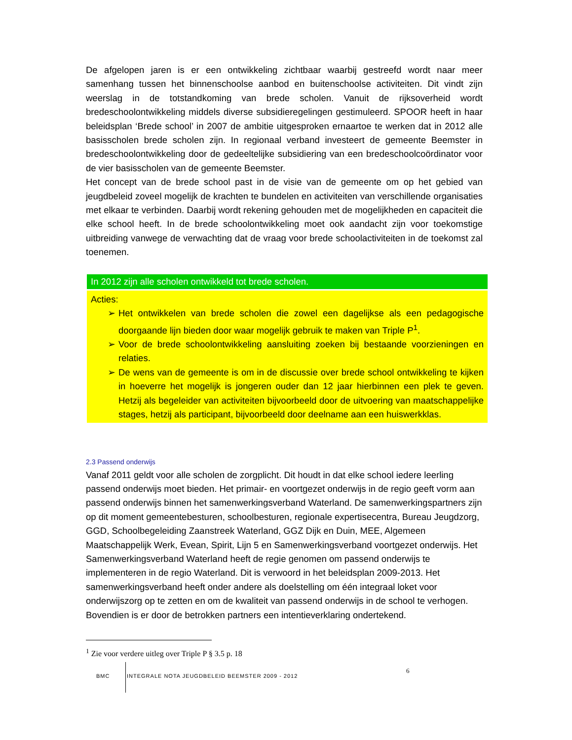De afgelopen jaren is er een ontwikkeling zichtbaar waarbij gestreefd wordt naar meer samenhang tussen het binnenschoolse aanbod en buitenschoolse activiteiten. Dit vindt zijn weerslag in de totstandkoming van brede scholen. Vanuit de rijksoverheid wordt bredeschoolontwikkeling middels diverse subsidieregelingen gestimuleerd. SPOOR heeft in haar beleidsplan ‘Brede school’ in 2007 de ambitie uitgesproken ernaartoe te werken dat in 2012 alle basisscholen brede scholen zijn. In regionaal verband investeert de gemeente Beemster in bredeschoolontwikkeling door de gedeeltelijke subsidiering van een bredeschoolcoördinator voor de vier basisscholen van de gemeente Beemster.
Het concept van de brede school past in de visie van de gemeente om op het gebied van jeugdbeleid zoveel mogelijk de krachten te bundelen en activiteiten van verschillende organisaties met elkaar te verbinden. Daarbij wordt rekening gehouden met de mogelijkheden en capaciteit die elke school heeft. In de brede schoolontwikkeling moet ook aandacht zijn voor toekomstige uitbreiding vanwege de verwachting dat de vraag voor brede schoolactiviteiten in de toekomst zal toenemen.
In 2012 zijn alle scholen ontwikkeld tot brede scholen.
Acties:
➢ Het ontwikkelen van brede scholen die zowel een dagelijkse als een pedagogische doorgaande lijn bieden door waar mogelijk gebruik te maken van Triple P<sup>1</sup>.
➢ Voor de brede schoolontwikkeling aansluiting zoeken bij bestaande voorzieningen en relaties.
➢ De wens van de gemeente is om in de discussie over brede school ontwikkeling te kijken in hoeverre het mogelijk is jongeren ouder dan 12 jaar hierbinnen een plek te geven. Hetzij als begeleider van activiteiten bijvoorbeeld door de uitvoering van maatschappelijke stages, hetzij als participant, bijvoorbeeld door deelname aan een huiswerkklas.
2.3 Passend onderwijs
Vanaf 2011 geldt voor alle scholen de zorgplicht. Dit houdt in dat elke school iedere leerling passend onderwijs moet bieden. Het primair- en voortgezet onderwijs in de regio geeft vorm aan passend onderwijs binnen het samenwerkingsverband Waterland. De samenwerkingspartners zijn op dit moment gemeentebesturen, schoolbesturen, regionale expertisecentra, Bureau Jeugdzorg, GGD, Schoolbegeleiding Zaanstreek Waterland, GGZ Dijk en Duin, MEE, Algemeen Maatschappelijk Werk, Evean, Spirit, Lijn 5 en Samenwerkingsverband voortgezet onderwijs. Het Samenwerkingsverband Waterland heeft de regie genomen om passend onderwijs te implementeren in de regio Waterland. Dit is verwoord in het beleidsplan 2009-2013. Het samenwerkingsverband heeft onder andere als doelstelling om één integraal loket voor onderwijszorg op te zetten en om de kwaliteit van passend onderwijs in de school te verhogen.
Bovendien is er door de betrokken partners een intentieverklaring ondertekend.
<sup>1</sup> Zie voor verdere uitleg over Triple P § 3.5 p. 18
BMC INTEGRALE NOTA JEUGDBELEID BEEMSTER 2009 - 2012 6